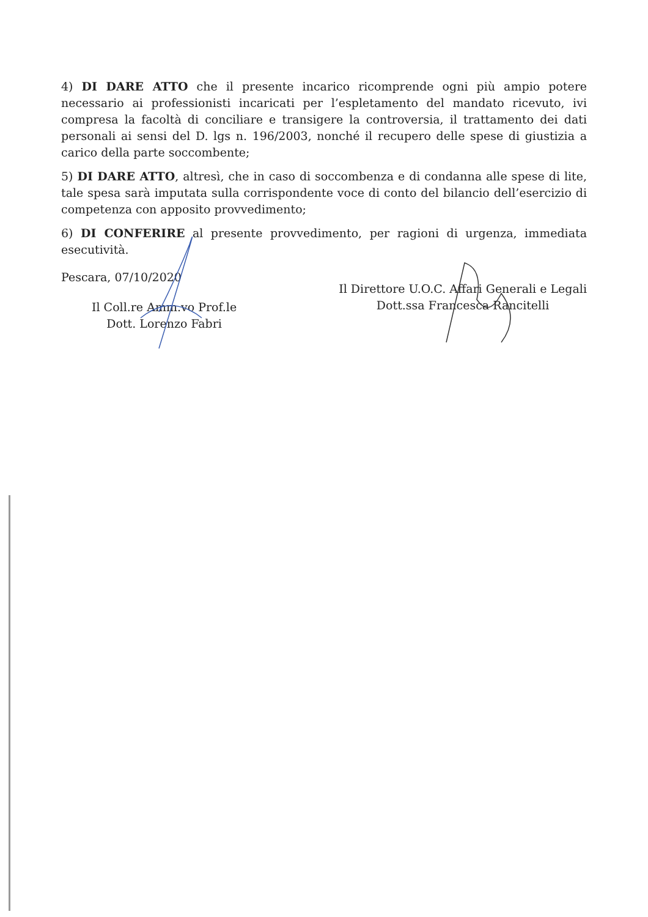4) DI DARE ATTO che il presente incarico ricomprende ogni più ampio potere necessario ai professionisti incaricati per l’espletamento del mandato ricevuto, ivi compresa la facoltà di conciliare e transigere la controversia, il trattamento dei dati personali ai sensi del D. lgs n. 196/2003, nonché il recupero delle spese di giustizia a carico della parte soccombente;
5) DI DARE ATTO, altresì, che in caso di soccombenza e di condanna alle spese di lite, tale spesa sarà imputata sulla corrispondente voce di conto del bilancio dell’esercizio di competenza con apposito provvedimento;
6) DI CONFERIRE al presente provvedimento, per ragioni di urgenza, immediata esecutività.
Pescara, 07/10/2020
Il Coll.re Amm.vo Prof.le
Dott. Lorenzo Fabri
Il Direttore U.O.C. Affari Generali e Legali
Dott.ssa Francesca Rancitelli